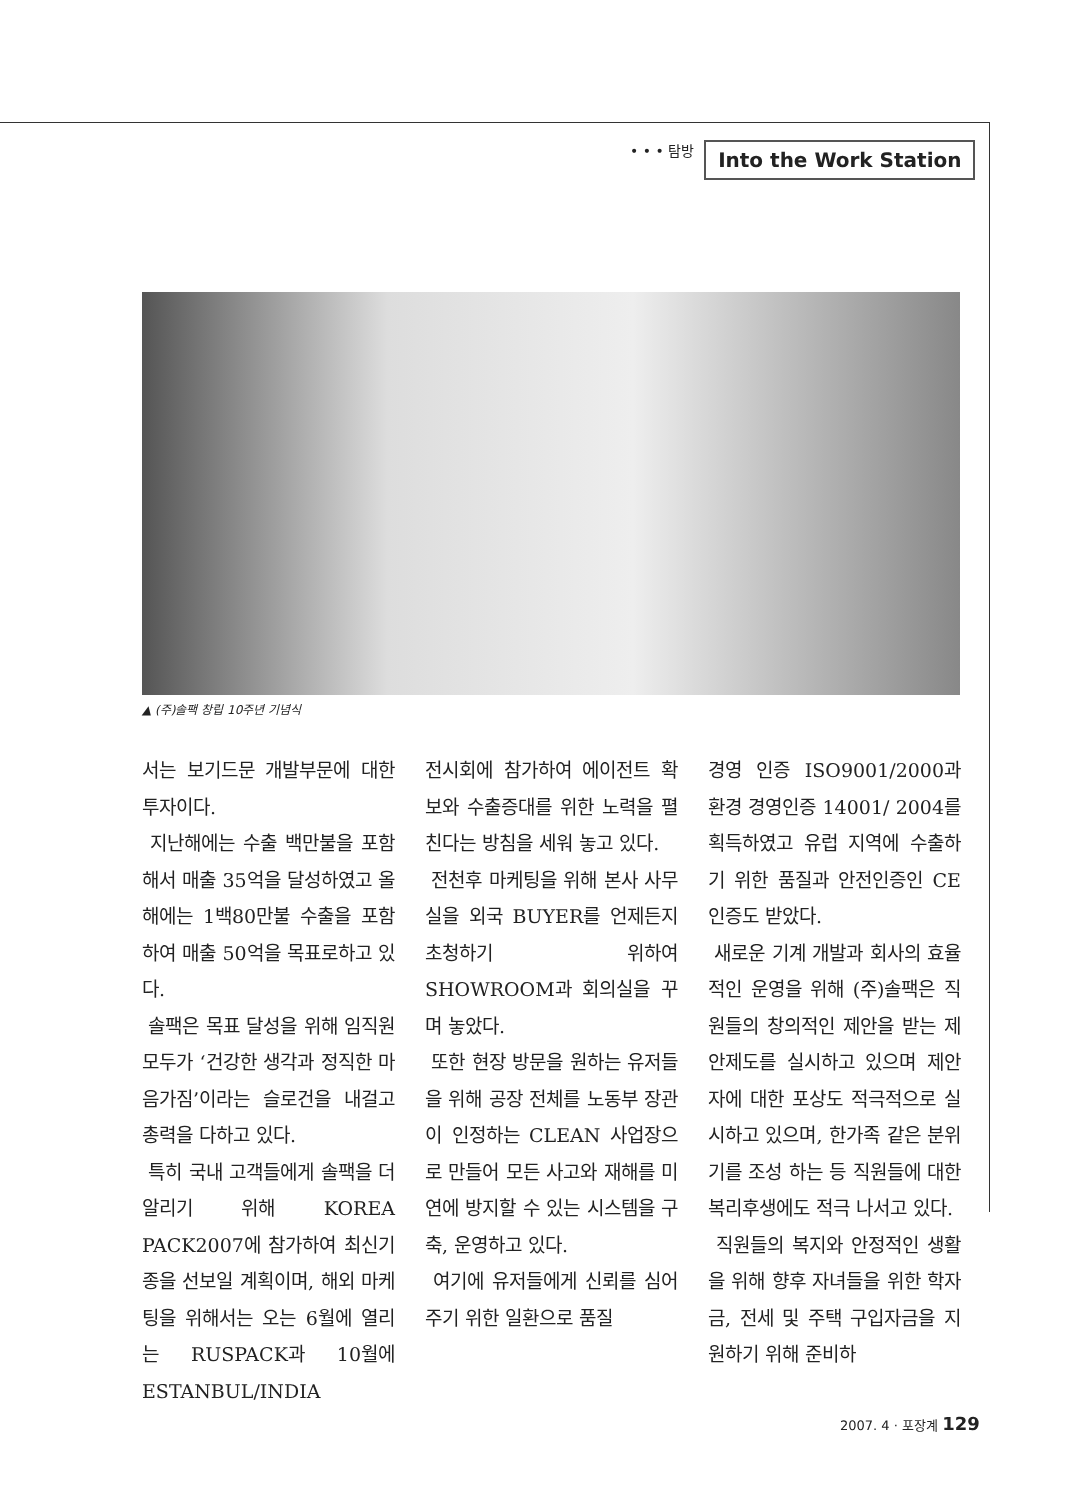• • • 탐방 Into the Work Station
▲ (주)솔팩 창립 10주년 기념식
서는 보기드문 개발부문에 대한 투자이다.
지난해에는 수출 백만불을 포함해서 매출 35억을 달성하였고 올해에는 1백80만불 수출을 포함하여 매출 50억을 목표로하고 있다.
솔팩은 목표 달성을 위해 임직원 모두가 ‘건강한 생각과 정직한 마음가짐’이라는 슬로건을 내걸고 총력을 다하고 있다.
특히 국내 고객들에게 솔팩을 더 알리기 위해 KOREA PACK2007에 참가하여 최신기종을 선보일 계획이며, 해외 마케팅을 위해서는 오는 6월에 열리는 RUSPACK과 10월에 ESTANBUL/INDIA
전시회에 참가하여 에이전트 확보와 수출증대를 위한 노력을 펼친다는 방침을 세워 놓고 있다.
전천후 마케팅을 위해 본사 사무실을 외국 BUYER를 언제든지 초청하기 위하여 SHOWROOM과 회의실을 꾸며 놓았다.
또한 현장 방문을 원하는 유저들을 위해 공장 전체를 노동부 장관이 인정하는 CLEAN 사업장으로 만들어 모든 사고와 재해를 미연에 방지할 수 있는 시스템을 구축, 운영하고 있다.
여기에 유저들에게 신뢰를 심어주기 위한 일환으로 품질
경영 인증 ISO9001/2000과 환경 경영인증 14001/ 2004를 획득하였고 유럽 지역에 수출하기 위한 품질과 안전인증인 CE 인증도 받았다.
새로운 기계 개발과 회사의 효율적인 운영을 위해 (주)솔팩은 직원들의 창의적인 제안을 받는 제안제도를 실시하고 있으며 제안자에 대한 포상도 적극적으로 실시하고 있으며, 한가족 같은 분위기를 조성 하는 등 직원들에 대한 복리후생에도 적극 나서고 있다.
직원들의 복지와 안정적인 생활을 위해 향후 자녀들을 위한 학자금, 전세 및 주택 구입자금을 지원하기 위해 준비하
2007. 4 · 포장계 129